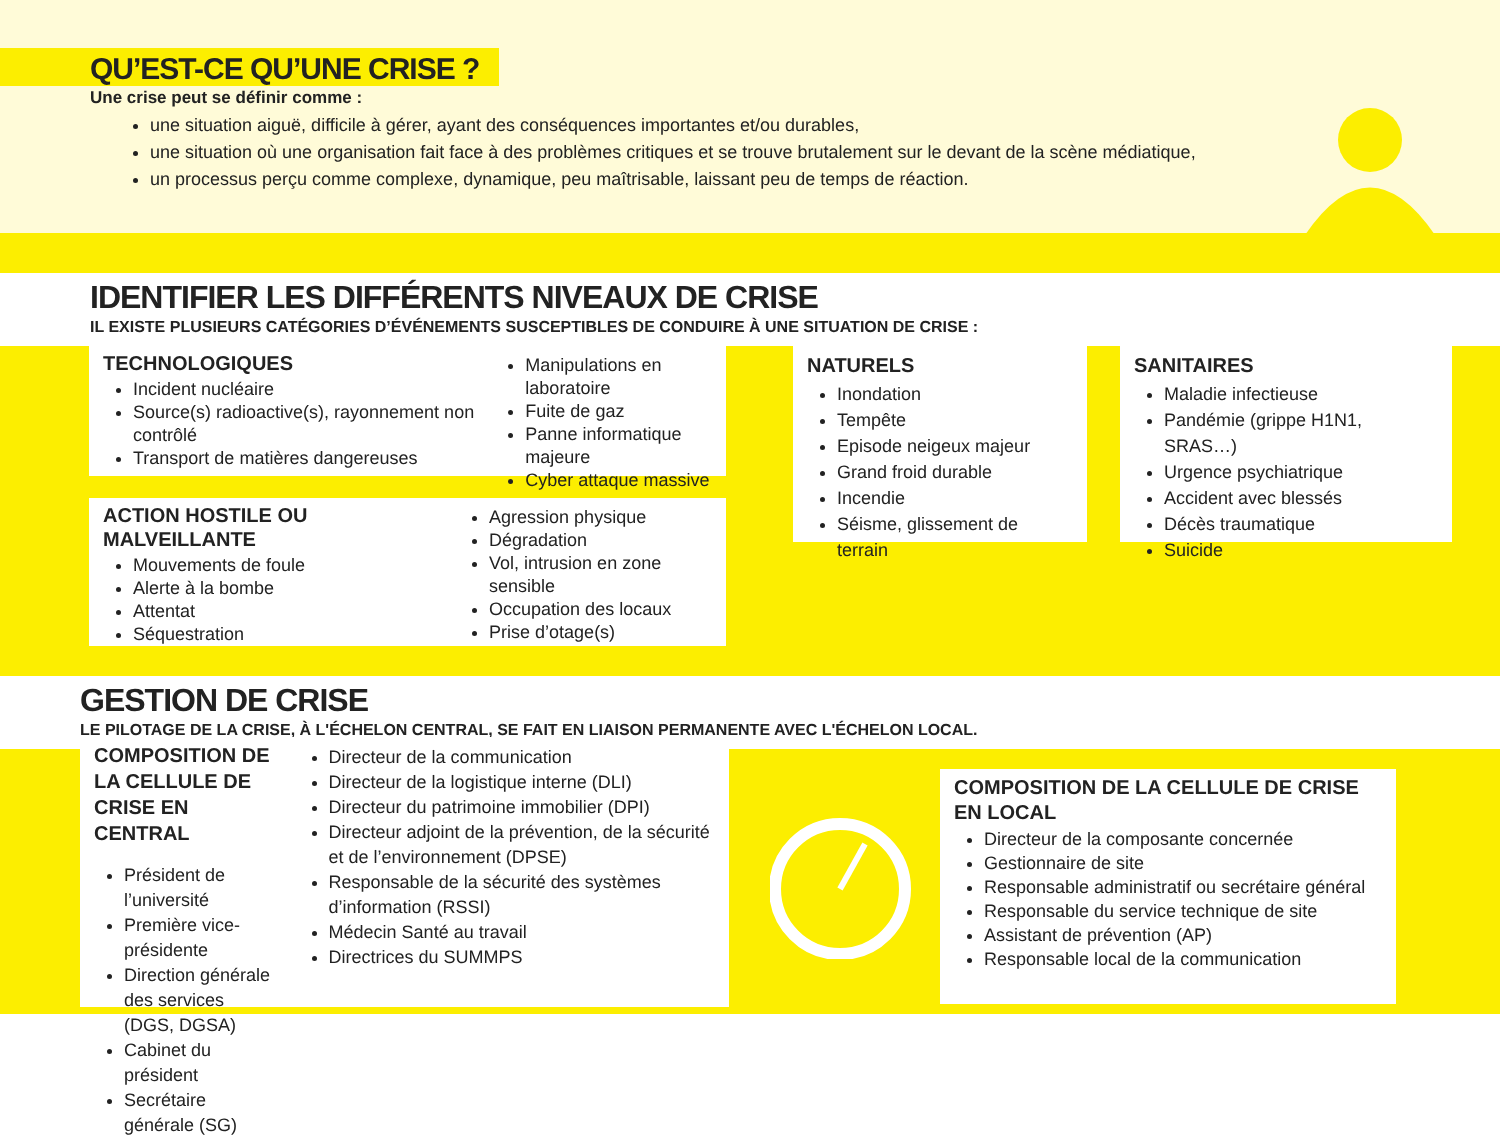QU’EST-CE QU’UNE CRISE ?
Une crise peut se définir comme :
une situation aiguë, difficile à gérer, ayant des conséquences importantes et/ou durables,
une situation où une organisation fait face à des problèmes critiques et se trouve brutalement sur le devant de la scène médiatique,
un processus perçu comme complexe, dynamique, peu maîtrisable, laissant peu de temps de réaction.
IDENTIFIER LES DIFFÉRENTS NIVEAUX DE CRISE
IL EXISTE PLUSIEURS CATÉGORIES D’ÉVÉNEMENTS SUSCEPTIBLES DE CONDUIRE À UNE SITUATION DE CRISE :
TECHNOLOGIQUES
Incident nucléaire
Source(s) radioactive(s), rayonnement non contrôlé
Transport de matières dangereuses
Manipulations en laboratoire
Fuite de gaz
Panne informatique majeure
Cyber attaque massive
ACTION HOSTILE OU MALVEILLANTE
Mouvements de foule
Alerte à la bombe
Attentat
Séquestration
Agression physique
Dégradation
Vol, intrusion en zone sensible
Occupation des locaux
Prise d’otage(s)
NATURELS
Inondation
Tempête
Episode neigeux majeur
Grand froid durable
Incendie
Séisme, glissement de terrain
SANITAIRES
Maladie infectieuse
Pandémie (grippe H1N1, SRAS…)
Urgence psychiatrique
Accident avec blessés
Décès traumatique
Suicide
GESTION DE CRISE
LE PILOTAGE DE LA CRISE, À L'ÉCHELON CENTRAL, SE FAIT EN LIAISON PERMANENTE AVEC L'ÉCHELON LOCAL.
COMPOSITION DE LA CELLULE DE CRISE EN CENTRAL
Président de l’université
Première vice-présidente
Direction générale des services (DGS, DGSA)
Cabinet du président
Secrétaire générale (SG)
Directeur de la communication
Directeur de la logistique interne (DLI)
Directeur du patrimoine immobilier (DPI)
Directeur adjoint de la prévention, de la sécurité et de l’environnement (DPSE)
Responsable de la sécurité des systèmes d’information (RSSI)
Médecin Santé au travail
Directrices du SUMMPS
COMPOSITION DE LA CELLULE DE CRISE EN LOCAL
Directeur de la composante concernée
Gestionnaire de site
Responsable administratif ou secrétaire général
Responsable du service technique de site
Assistant de prévention (AP)
Responsable local de la communication